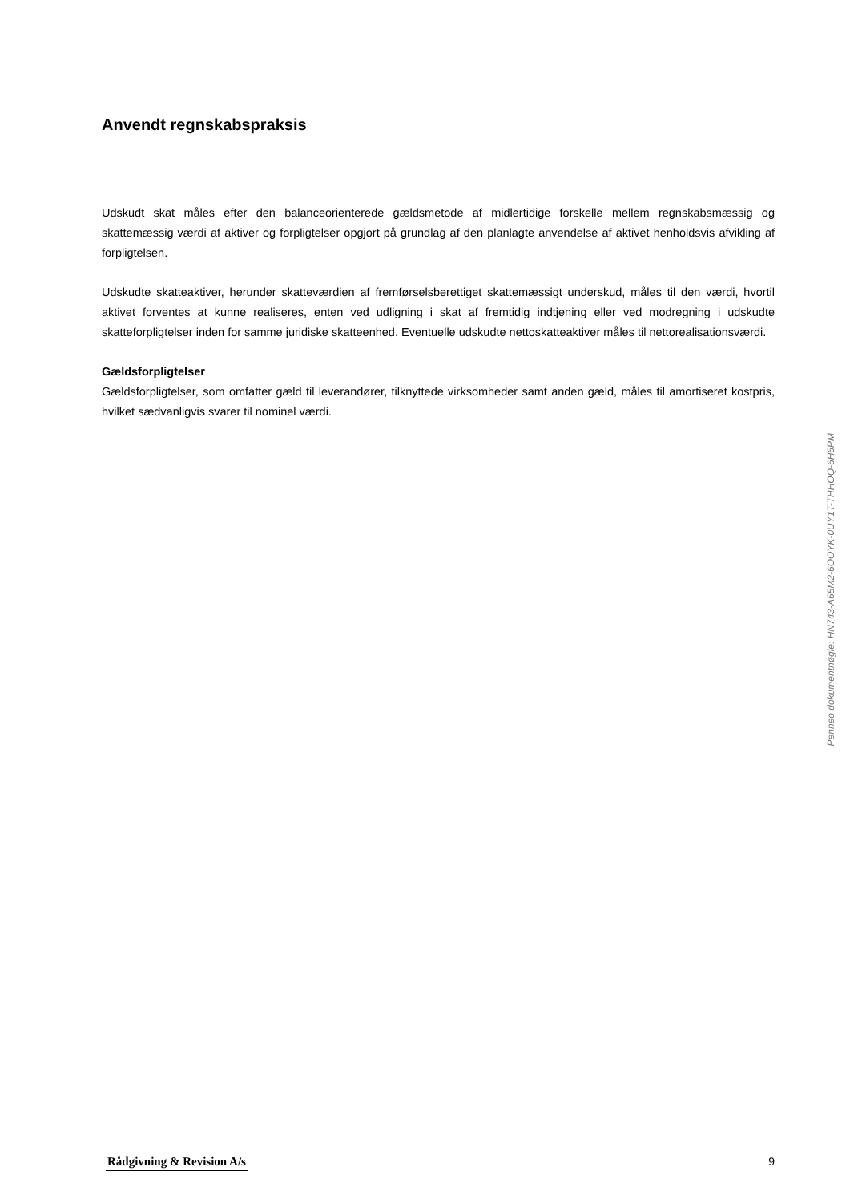Anvendt regnskabspraksis
Udskudt skat måles efter den balanceorienterede gældsmetode af midlertidige forskelle mellem regnskabsmæssig og skattemæssig værdi af aktiver og forpligtelser opgjort på grundlag af den planlagte anvendelse af aktivet hen­holdsvis afvikling af forpligtelsen.
Udskudte skatteaktiver, herunder skatteværdien af fremførselsberettiget skattemæssigt underskud, måles til den værdi, hvortil aktivet forventes at kunne realiseres, enten ved udligning i skat af fremtidig indtjening eller ved mod­regning i udskudte skatteforpligtelser inden for samme juridiske skatteenhed. Eventuelle udskudte nettoskatteakti­ver måles til nettorealisationsværdi.
Gældsforpligtelser
Gældsforpligtelser, som omfatter gæld til leverandører, tilknyttede virksomheder samt anden gæld, måles til amor­tiseret kostpris, hvilket sædvanligvis svarer til nominel værdi.
Penneo dokumentnøgle: HN743-A65M2-6OOYK-0UY1T-THHOQ-6H6PM
Rådgivning & Revision A/s 9